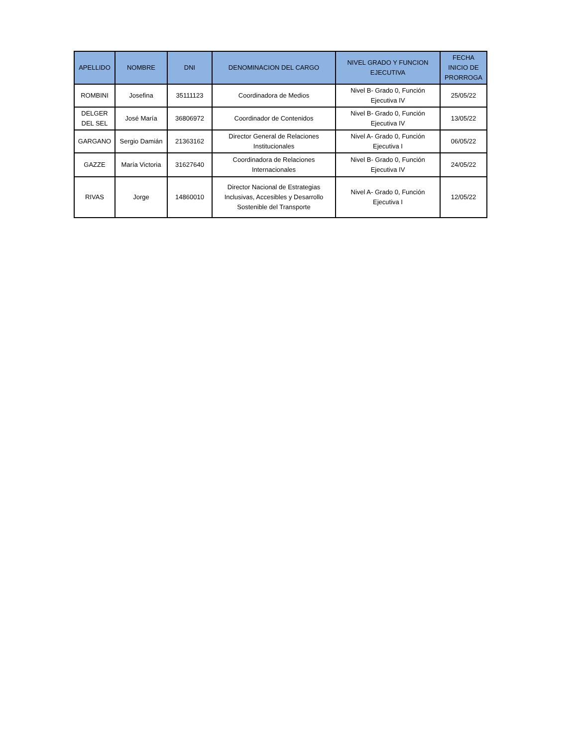| APELLIDO | NOMBRE | DNI | DENOMINACION DEL CARGO | NIVEL GRADO Y FUNCION EJECUTIVA | FECHA INICIO DE PRORROGA |
| --- | --- | --- | --- | --- | --- |
| ROMBINI | Josefina | 35111123 | Coordinadora de Medios | Nivel B- Grado 0, Función Ejecutiva IV | 25/05/22 |
| DELGER DEL SEL | José María | 36806972 | Coordinador de Contenidos | Nivel B- Grado 0, Función Ejecutiva IV | 13/05/22 |
| GARGANO | Sergio Damián | 21363162 | Director General de Relaciones Institucionales | Nivel A- Grado 0, Función Ejecutiva I | 06/05/22 |
| GAZZE | María Victoria | 31627640 | Coordinadora de Relaciones Internacionales | Nivel B- Grado 0, Función Ejecutiva IV | 24/05/22 |
| RIVAS | Jorge | 14860010 | Director Nacional de Estrategias Inclusivas, Accesibles y Desarrollo Sostenible del Transporte | Nivel A- Grado 0, Función Ejecutiva I | 12/05/22 |